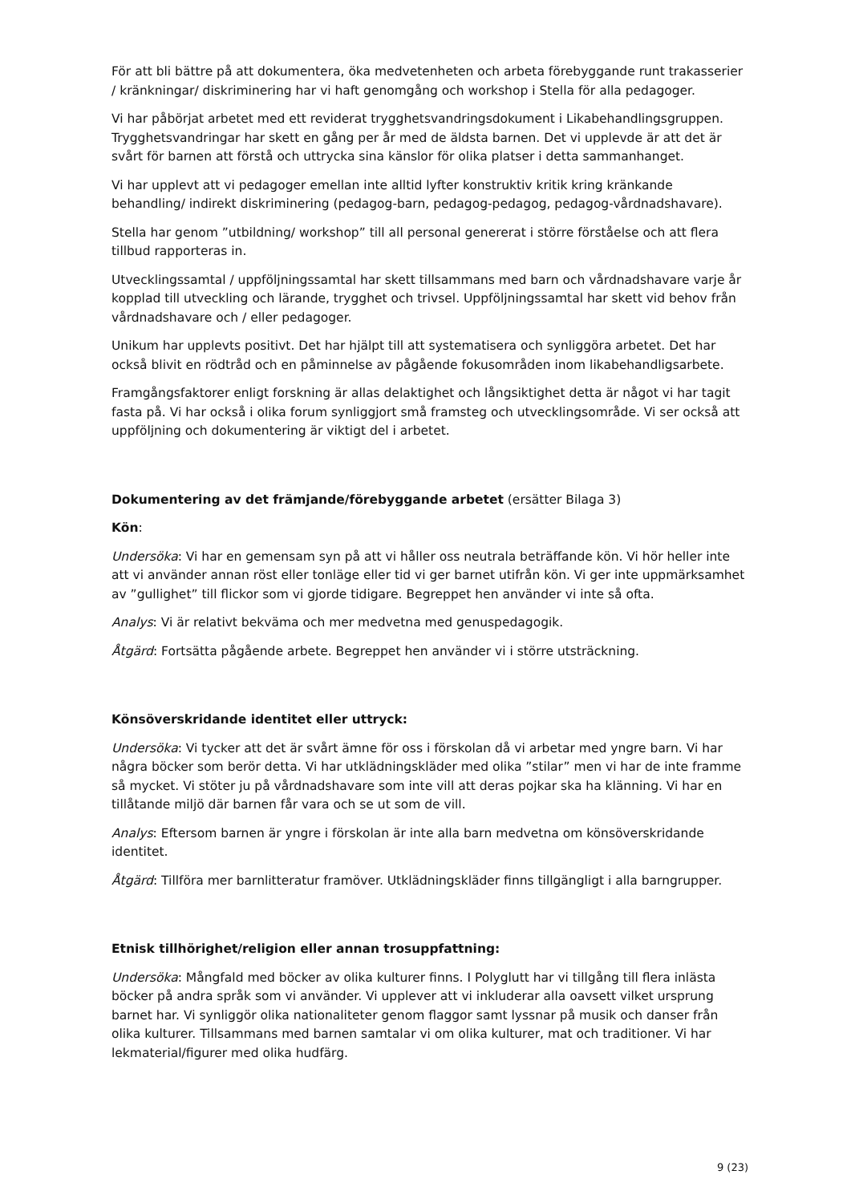För att bli bättre på att dokumentera, öka medvetenheten och arbeta förebyggande runt trakasserier / kränkningar/ diskriminering har vi haft genomgång och workshop i Stella för alla pedagoger.
Vi har påbörjat arbetet med ett reviderat trygghetsvandringsdokument i Likabehandlingsgruppen. Trygghetsvandringar har skett en gång per år med de äldsta barnen. Det vi upplevde är att det är svårt för barnen att förstå och uttrycka sina känslor för olika platser i detta sammanhanget.
Vi har upplevt att vi pedagoger emellan inte alltid lyfter konstruktiv kritik kring kränkande behandling/ indirekt diskriminering (pedagog-barn, pedagog-pedagog, pedagog-vårdnadshavare).
Stella har genom ”utbildning/ workshop” till all personal genererat i större förståelse och att flera tillbud rapporteras in.
Utvecklingssamtal / uppföljningssamtal har skett tillsammans med barn och vårdnadshavare varje år kopplad till utveckling och lärande, trygghet och trivsel. Uppföljningssamtal har skett vid behov från vårdnadshavare och / eller pedagoger.
Unikum har upplevts positivt. Det har hjälpt till att systematisera och synliggöra arbetet. Det har också blivit en rödtråd och en påminnelse av pågående fokusområden inom likabehandligsarbete.
Framgångsfaktorer enligt forskning är allas delaktighet och långsiktighet detta är något vi har tagit fasta på. Vi har också i olika forum synliggjort små framsteg och utvecklingsområde. Vi ser också att uppföljning och dokumentering är viktigt del i arbetet.
Dokumentering av det främjande/förebyggande arbetet (ersätter Bilaga 3)
Kön:
Undersöka: Vi har en gemensam syn på att vi håller oss neutrala beträffande kön. Vi hör heller inte att vi använder annan röst eller tonläge eller tid vi ger barnet utifrån kön. Vi ger inte uppmärksamhet av ”gullighet” till flickor som vi gjorde tidigare. Begreppet hen använder vi inte så ofta.
Analys: Vi är relativt bekväma och mer medvetna med genuspedagogik.
Åtgärd: Fortsätta pågående arbete. Begreppet hen använder vi i större utsträckning.
Könsöverskridande identitet eller uttryck:
Undersöka: Vi tycker att det är svårt ämne för oss i förskolan då vi arbetar med yngre barn. Vi har några böcker som berör detta. Vi har utklädningskläder med olika ”stilar” men vi har de inte framme så mycket. Vi stöter ju på vårdnadshavare som inte vill att deras pojkar ska ha klänning. Vi har en tillåtande miljö där barnen får vara och se ut som de vill.
Analys: Eftersom barnen är yngre i förskolan är inte alla barn medvetna om könsöverskridande identitet.
Åtgärd: Tillföra mer barnlitteratur framöver. Utklädningskläder finns tillgängligt i alla barngrupper.
Etnisk tillhörighet/religion eller annan trosuppfattning:
Undersöka: Mångfald med böcker av olika kulturer finns. I Polyglutt har vi tillgång till flera inlästa böcker på andra språk som vi använder. Vi upplever att vi inkluderar alla oavsett vilket ursprung barnet har. Vi synliggör olika nationaliteter genom flaggor samt lyssnar på musik och danser från olika kulturer. Tillsammans med barnen samtalar vi om olika kulturer, mat och traditioner. Vi har lekmaterial/figurer med olika hudfärg.
9 (23)